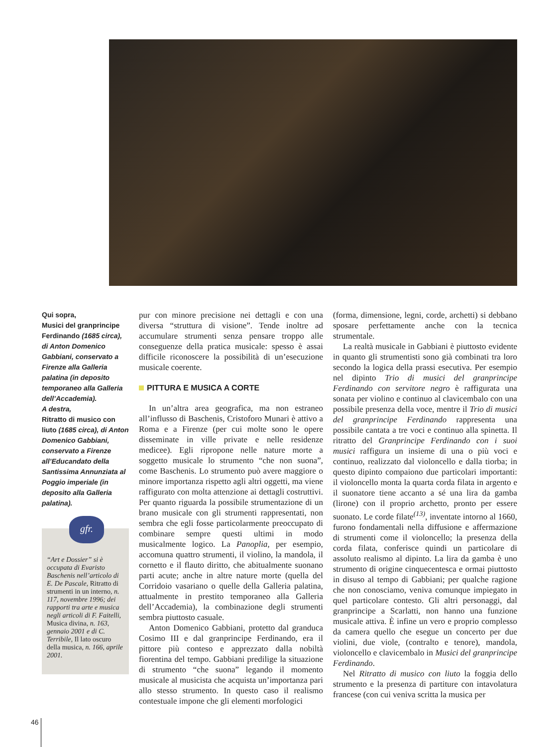Qui sopra,
Musici del granprincipe Ferdinando (1685 circa), di Anton Domenico Gabbiani, conservato a Firenze alla Galleria palatina (in deposito temporaneo alla Galleria dell’Accademia).
A destra,
Ritratto di musico con liuto (1685 circa), di Anton Domenico Gabbiani, conservato a Firenze all’Educandato della Santissima Annunziata al Poggio imperiale (in deposito alla Galleria palatina).
gfr.
“Art e Dossier” si è occupata di Evaristo Baschenis nell’articolo di E. De Pascale, Ritratto di strumenti in un interno, n. 117, novembre 1996; dei rapporti tra arte e musica negli articoli di F. Faitelli, Musica divina, n. 163, gennaio 2001 e di C. Terribile, Il lato oscuro della musica, n. 166, aprile 2001.
pur con minore precisione nei dettagli e con una diversa “struttura di visione”. Tende inoltre ad accumulare strumenti senza pensare troppo alle conseguenze della pratica musicale: spesso è assai difficile riconoscere la possibilità di un’esecuzione musicale coerente.
PITTURA E MUSICA A CORTE
In un’altra area geografica, ma non estraneo all’influsso di Baschenis, Cristoforo Munari è attivo a Roma e a Firenze (per cui molte sono le opere disseminate in ville private e nelle residenze medicee). Egli ripropone nelle nature morte a soggetto musicale lo strumento “che non suona”, come Baschenis. Lo strumento può avere maggiore o minore importanza rispetto agli altri oggetti, ma viene raffigurato con molta attenzione ai dettagli costruttivi. Per quanto riguarda la possibile strumentazione di un brano musicale con gli strumenti rappresentati, non sembra che egli fosse particolarmente preoccupato di combinare sempre questi ultimi in modo musicalmente logico. La Panoplia, per esempio, accomuna quattro strumenti, il violino, la mandola, il cornetto e il flauto diritto, che abitualmente suonano parti acute; anche in altre nature morte (quella del Corridoio vasariano o quelle della Galleria palatina, attualmente in prestito temporaneo alla Galleria dell’Accademia), la combinazione degli strumenti sembra piuttosto casuale.
Anton Domenico Gabbiani, protetto dal granduca Cosimo III e dal granprincipe Ferdinando, era il pittore più conteso e apprezzato dalla nobiltà fiorentina del tempo. Gabbiani predilige la situazione di strumento “che suona” legando il momento musicale al musicista che acquista un’importanza pari allo stesso strumento. In questo caso il realismo contestuale impone che gli elementi morfologici
(forma, dimensione, legni, corde, archetti) si debbano sposare perfettamente anche con la tecnica strumentale.
La realtà musicale in Gabbiani è piuttosto evidente in quanto gli strumentisti sono già combinati tra loro secondo la logica della prassi esecutiva. Per esempio nel dipinto Trio di musici del granprincipe Ferdinando con servitore negro è raffigurata una sonata per violino e continuo al clavicembalo con una possibile presenza della voce, mentre il Trio di musici del granprincipe Ferdinando rappresenta una possibile cantata a tre voci e continuo alla spinetta. Il ritratto del Granprincipe Ferdinando con i suoi musici raffigura un insieme di una o più voci e continuo, realizzato dal violoncello e dalla tiorba; in questo dipinto compaiono due particolari importanti: il violoncello monta la quarta corda filata in argento e il suonatore tiene accanto a sé una lira da gamba (lirone) con il proprio archetto, pronto per essere suonato. Le corde filate<sup>(13)</sup>, inventate intorno al 1660, furono fondamentali nella diffusione e affermazione di strumenti come il violoncello; la presenza della corda filata, conferisce quindi un particolare di assoluto realismo al dipinto. La lira da gamba è uno strumento di origine cinquecentesca e ormai piuttosto in disuso al tempo di Gabbiani; per qualche ragione che non conosciamo, veniva comunque impiegato in quel particolare contesto. Gli altri personaggi, dal granprincipe a Scarlatti, non hanno una funzione musicale attiva. È infine un vero e proprio complesso da camera quello che esegue un concerto per due violini, due viole, (contralto e tenore), mandola, violoncello e clavicembalo in Musici del granprincipe Ferdinando.
Nel Ritratto di musico con liuto la foggia dello strumento e la presenza di partiture con intavolatura francese (con cui veniva scritta la musica per
46